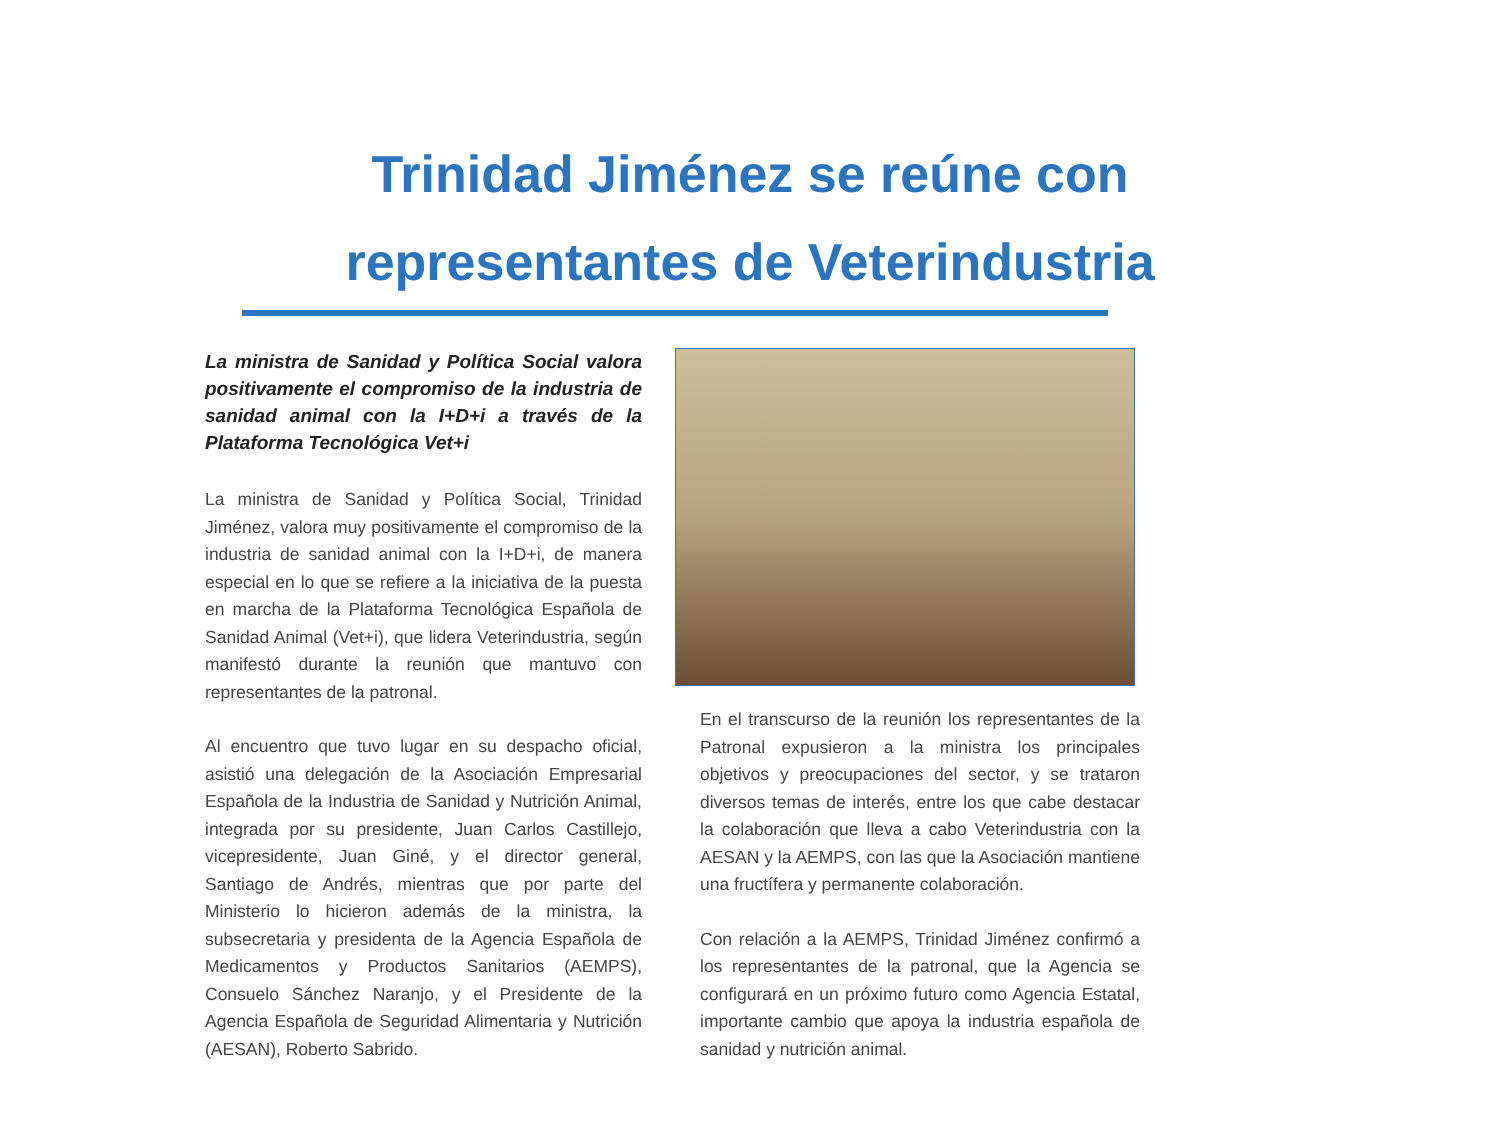Trinidad Jiménez se reúne con
representantes de Veterindustria
La ministra de Sanidad y Política Social valora positivamente el compromiso de la industria de sanidad animal con la I+D+i a través de la Plataforma Tecnológica Vet+i
La ministra de Sanidad y Política Social, Trinidad Jiménez, valora muy positivamente el compromiso de la industria de sanidad animal con la I+D+i, de manera especial en lo que se refiere a la iniciativa de la puesta en marcha de la Plataforma Tecnológica Española de Sanidad Animal (Vet+i), que lidera Veterindustria, según manifestó durante la reunión que mantuvo con representantes de la patronal.
Al encuentro que tuvo lugar en su despacho oficial, asistió una delegación de la Asociación Empresarial Española de la Industria de Sanidad y Nutrición Animal, integrada por su presidente, Juan Carlos Castillejo, vicepresidente, Juan Giné, y el director general, Santiago de Andrés, mientras que por parte del Ministerio lo hicieron además de la ministra, la subsecretaria y presidenta de la Agencia Española de Medicamentos y Productos Sanitarios (AEMPS), Consuelo Sánchez Naranjo, y el Presidente de la Agencia Española de Seguridad Alimentaria y Nutrición (AESAN), Roberto Sabrido.
En el transcurso de la reunión los representantes de la Patronal expusieron a la ministra los principales objetivos y preocupaciones del sector, y se trataron diversos temas de interés, entre los que cabe destacar la colaboración que lleva a cabo Veterindustria con la AESAN y la AEMPS, con las que la Asociación mantiene una fructífera y permanente colaboración.
Con relación a la AEMPS, Trinidad Jiménez confirmó a los representantes de la patronal, que la Agencia se configurará en un próximo futuro como Agencia Estatal, importante cambio que apoya la industria española de sanidad y nutrición animal.